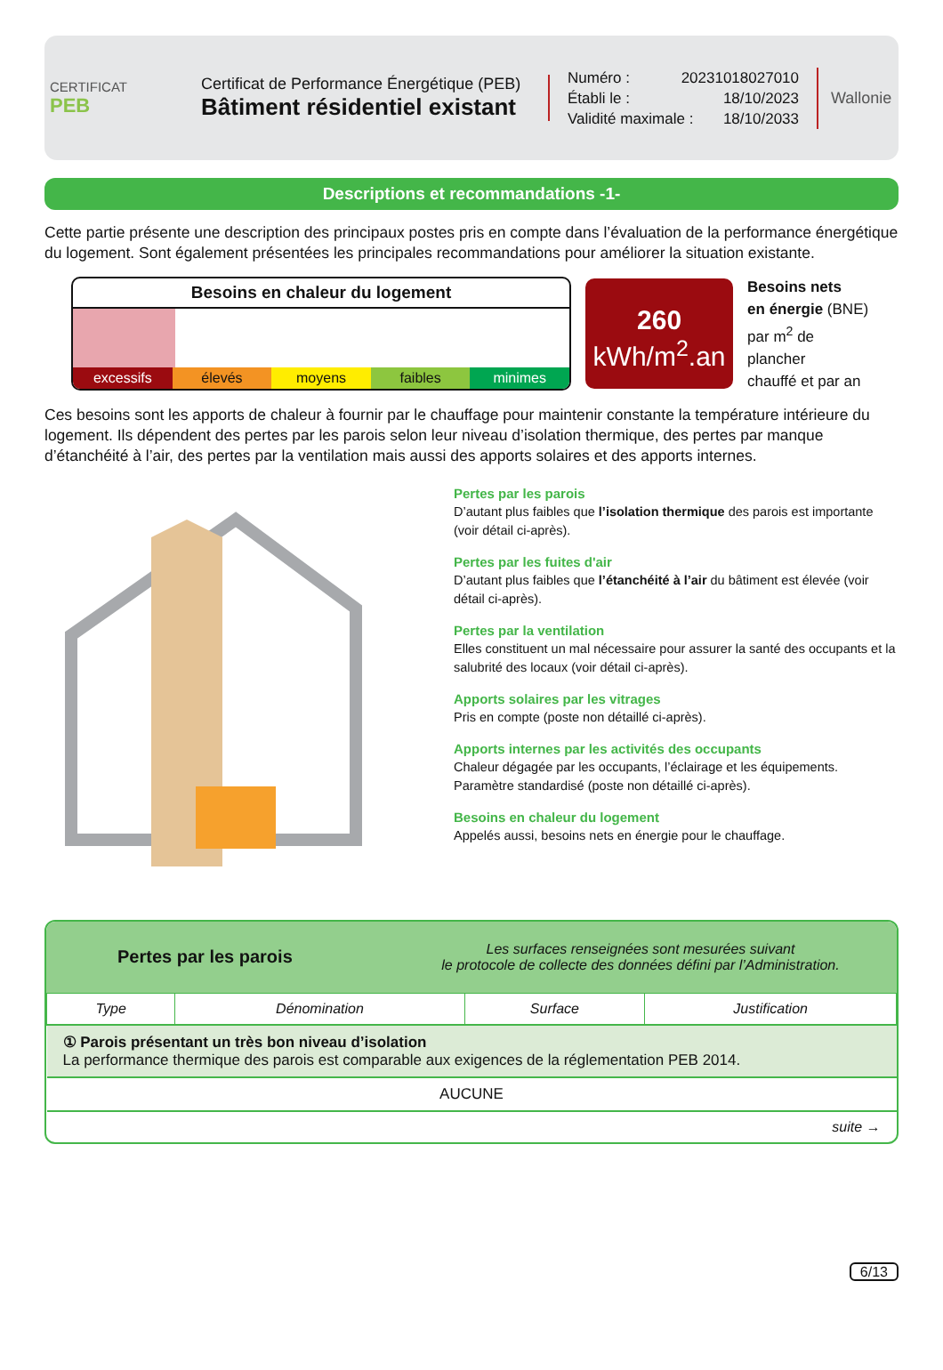CERTIFICAT
PEB
Certificat de Performance Énergétique (PEB)
Bâtiment résidentiel existant
Numéro : 20231018027010
Établi le : 18/10/2023
Validité maximale : 18/10/2033
Wallonie
Descriptions et recommandations -1-
Cette partie présente une description des principaux postes pris en compte dans l’évaluation de la performance énergétique du logement. Sont également présentées les principales recommandations pour améliorer la situation existante.
Besoins en chaleur du logement
excessifs élevés moyens faibles minimes
260
kWh/m<sup>2</sup>.an
Besoins nets
en énergie (BNE)
par m<sup>2</sup> de plancher
chauffé et par an
Ces besoins sont les apports de chaleur à fournir par le chauffage pour maintenir constante la température intérieure du logement. Ils dépendent des pertes par les parois selon leur niveau d’isolation thermique, des pertes par manque d’étanchéité à l’air, des pertes par la ventilation mais aussi des apports solaires et des apports internes.
Pertes par les parois
D’autant plus faibles que l’isolation thermique des parois est importante (voir détail ci-après).
Pertes par les fuites d'air
D’autant plus faibles que l’étanchéité à l’air du bâtiment est élevée (voir détail ci-après).
Pertes par la ventilation
Elles constituent un mal nécessaire pour assurer la santé des occupants et la salubrité des locaux (voir détail ci-après).
Apports solaires par les vitrages
Pris en compte (poste non détaillé ci-après).
Apports internes par les activités des occupants
Chaleur dégagée par les occupants, l’éclairage et les équipements.
Paramètre standardisé (poste non détaillé ci-après).
Besoins en chaleur du logement
Appelés aussi, besoins nets en énergie pour le chauffage.
Pertes par les parois
Les surfaces renseignées sont mesurées suivant
le protocole de collecte des données défini par l’Administration.
| Type | Dénomination | Surface | Justification |
| --- | --- | --- | --- |
| ① Parois présentant un très bon niveau d’isolation La performance thermique des parois est comparable aux exigences de la réglementation PEB 2014. | | | |
| AUCUNE | | | |
| suite → | | | |
6/13